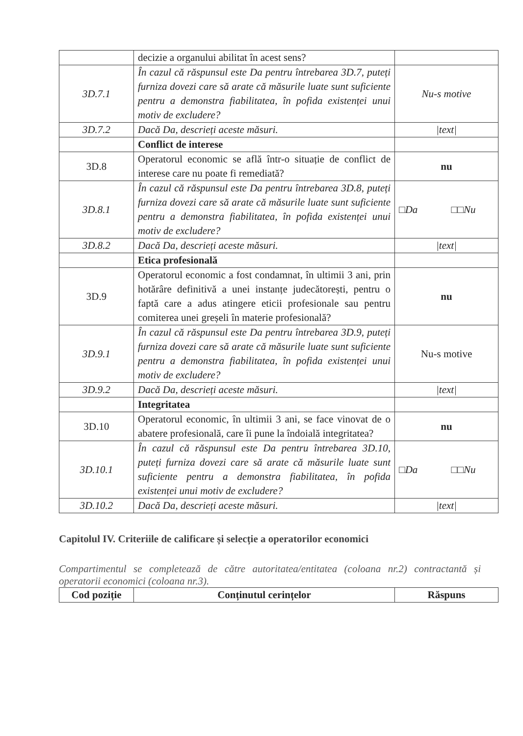| | decizie a organului abilitat în acest sens? | |
| 3D.7.1 | În cazul că răspunsul este Da pentru întrebarea 3D.7, puteți furniza dovezi care să arate că măsurile luate sunt suficiente pentru a demonstra fiabilitatea, în pofida existenței unui motiv de excludere? | Nu-s motive |
| 3D.7.2 | Dacă Da, descrieți aceste măsuri. | /text/ |
| | Conflict de interese | |
| 3D.8 | Operatorul economic se află într-o situație de conflict de interese care nu poate fi remediată? | nu |
| 3D.8.1 | În cazul că răspunsul este Da pentru întrebarea 3D.8, puteți furniza dovezi care să arate că măsurile luate sunt suficiente pentru a demonstra fiabilitatea, în pofida existenței unui motiv de excludere? | □Da □□Nu |
| 3D.8.2 | Dacă Da, descrieți aceste măsuri. | /text/ |
| | Etica profesională | |
| 3D.9 | Operatorul economic a fost condamnat, în ultimii 3 ani, prin hotărâre definitivă a unei instanțe judecătorești, pentru o faptă care a adus atingere eticii profesionale sau pentru comiterea unei greșeli în materie profesională? | nu |
| 3D.9.1 | În cazul că răspunsul este Da pentru întrebarea 3D.9, puteți furniza dovezi care să arate că măsurile luate sunt suficiente pentru a demonstra fiabilitatea, în pofida existenței unui motiv de excludere? | Nu-s motive |
| 3D.9.2 | Dacă Da, descrieți aceste măsuri. | /text/ |
| | Integritatea | |
| 3D.10 | Operatorul economic, în ultimii 3 ani, se face vinovat de o abatere profesională, care îi pune la îndoială integritatea? | nu |
| 3D.10.1 | În cazul că răspunsul este Da pentru întrebarea 3D.10, puteți furniza dovezi care să arate că măsurile luate sunt suficiente pentru a demonstra fiabilitatea, în pofida existenței unui motiv de excludere? | □Da □□Nu |
| 3D.10.2 | Dacă Da, descrieți aceste măsuri. | /text/ |
Capitolul IV. Criteriile de calificare și selecție a operatorilor economici
Compartimentul se completează de către autoritatea/entitatea (coloana nr.2) contractantă și operatorii economici (coloana nr.3).
| Cod poziție | Conținutul cerințelor | Răspuns |
| --- | --- | --- |